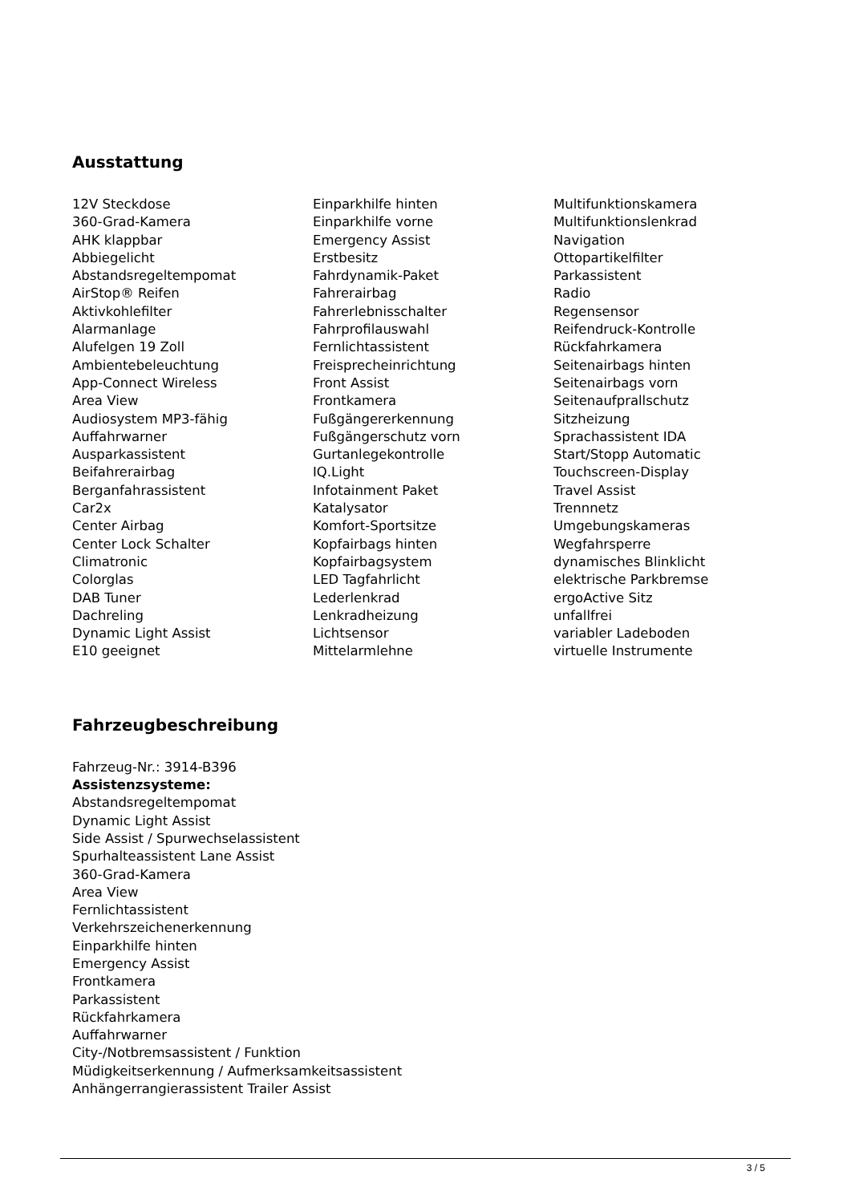Ausstattung
12V Steckdose
360-Grad-Kamera
AHK klappbar
Abbiegelicht
Abstandsregeltempomat
AirStop® Reifen
Aktivkohlefilter
Alarmanlage
Alufelgen 19 Zoll
Ambientebeleuchtung
App-Connect Wireless
Area View
Audiosystem MP3-fähig
Auffahrwarner
Ausparkassistent
Beifahrerairbag
Berganfahrassistent
Car2x
Center Airbag
Center Lock Schalter
Climatronic
Colorglas
DAB Tuner
Dachreling
Dynamic Light Assist
E10 geeignet
Einparkhilfe hinten
Einparkhilfe vorne
Emergency Assist
Erstbesitz
Fahrdynamik-Paket
Fahrerairbag
Fahrerlebnisschalter
Fahrprofilauswahl
Fernlichtassistent
Freisprecheinrichtung
Front Assist
Frontkamera
Fußgängererkennung
Fußgängerschutz vorn
Gurtanlegekontrolle
IQ.Light
Infotainment Paket
Katalysator
Komfort-Sportsitze
Kopfairbags hinten
Kopfairbagsystem
LED Tagfahrlicht
Lederlenkrad
Lenkradheizung
Lichtsensor
Mittelarmlehne
Multifunktionskamera
Multifunktionslenkrad
Navigation
Ottopartikelfilter
Parkassistent
Radio
Regensensor
Reifendruck-Kontrolle
Rückfahrkamera
Seitenairbags hinten
Seitenairbags vorn
Seitenaufprallschutz
Sitzheizung
Sprachassistent IDA
Start/Stopp Automatic
Touchscreen-Display
Travel Assist
Trennnetz
Umgebungskameras
Wegfahrsperre
dynamisches Blinklicht
elektrische Parkbremse
ergoActive Sitz
unfallfrei
variabler Ladeboden
virtuelle Instrumente
Fahrzeugbeschreibung
Fahrzeug-Nr.: 3914-B396
Assistenzsysteme:
Abstandsregeltempomat
Dynamic Light Assist
Side Assist / Spurwechselassistent
Spurhalteassistent Lane Assist
360-Grad-Kamera
Area View
Fernlichtassistent
Verkehrszeichenerkennung
Einparkhilfe hinten
Emergency Assist
Frontkamera
Parkassistent
Rückfahrkamera
Auffahrwarner
City-/Notbremsassistent / Funktion
Müdigkeitserkennung / Aufmerksamkeitsassistent
Anhängerrangierassistent Trailer Assist
3 / 5